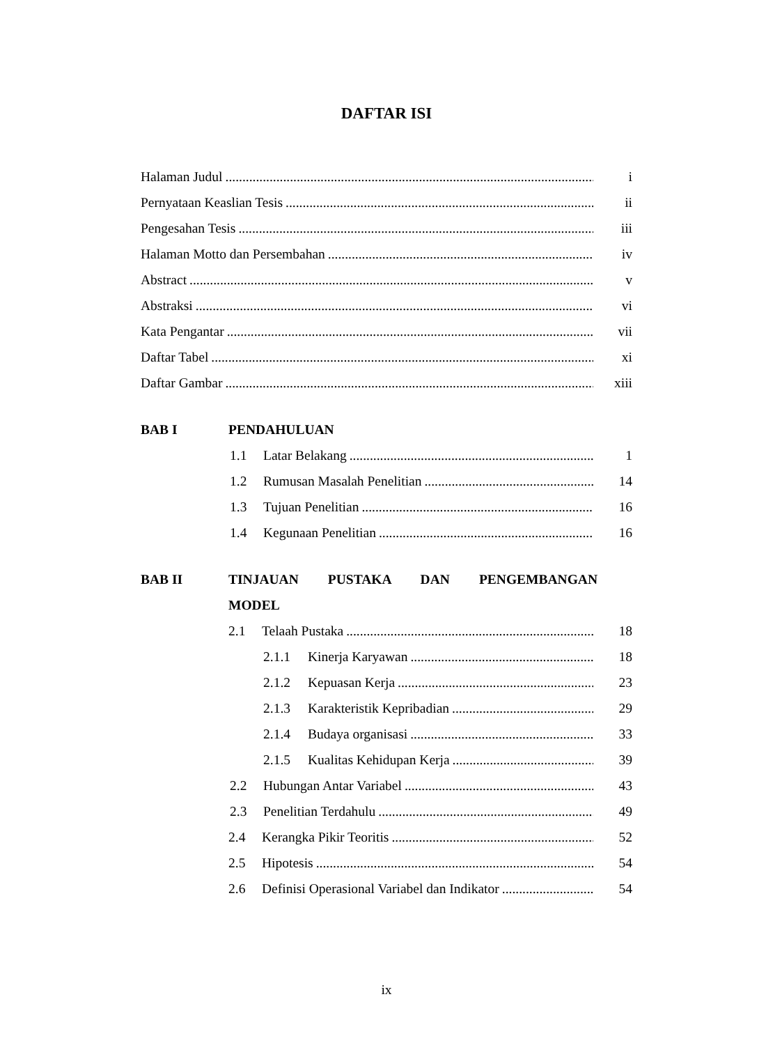DAFTAR ISI
Halaman Judul i
Pernyataan Keaslian Tesis ii
Pengesahan Tesis iii
Halaman Motto dan Persembahan iv
Abstract v
Abstraksi vi
Kata Pengantar vii
Daftar Tabel xi
Daftar Gambar xiii
BAB I PENDAHULUAN
1.1 Latar Belakang 1
1.2 Rumusan Masalah Penelitian 14
1.3 Tujuan Penelitian 16
1.4 Kegunaan Penelitian 16
BAB II TINJAUAN PUSTAKA DAN PENGEMBANGAN
MODEL
2.1 Telaah Pustaka 18
2.1.1 Kinerja Karyawan 18
2.1.2 Kepuasan Kerja 23
2.1.3 Karakteristik Kepribadian 29
2.1.4 Budaya organisasi 33
2.1.5 Kualitas Kehidupan Kerja 39
2.2 Hubungan Antar Variabel 43
2.3 Penelitian Terdahulu 49
2.4 Kerangka Pikir Teoritis 52
2.5 Hipotesis 54
2.6 Definisi Operasional Variabel dan Indikator 54
ix